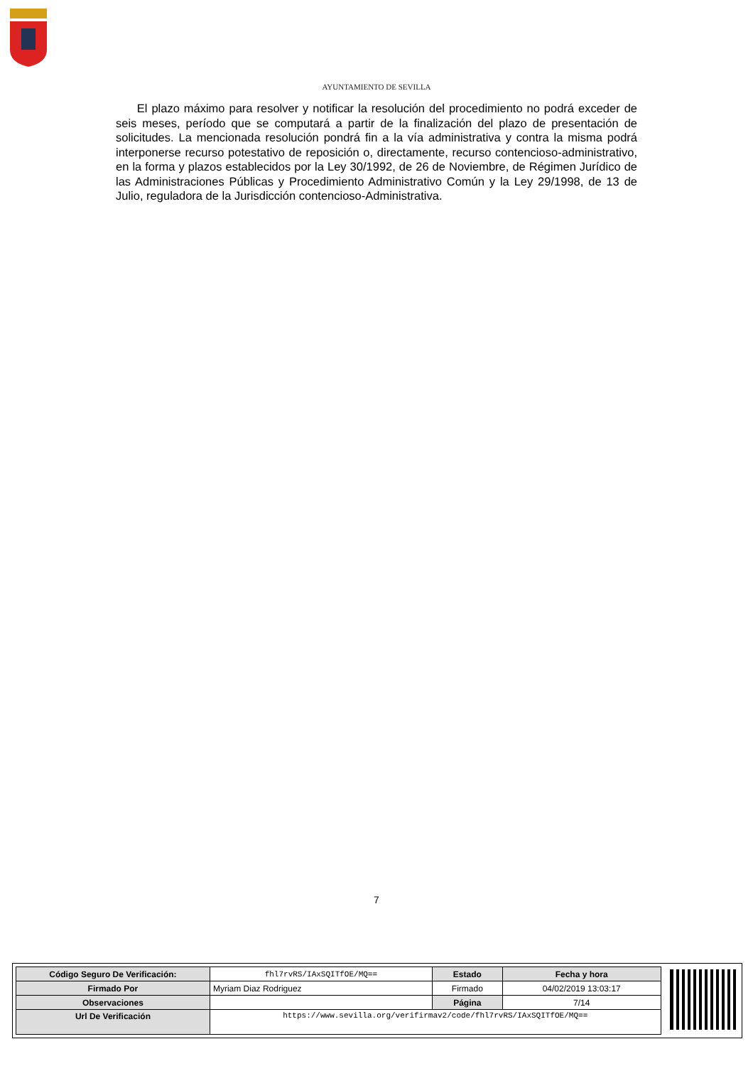AYUNTAMIENTO DE SEVILLA
El plazo máximo para resolver y notificar la resolución del procedimiento no podrá exceder de seis meses, período que se computará a partir de la finalización del plazo de presentación de solicitudes. La mencionada resolución pondrá fin a la vía administrativa y contra la misma podrá interponerse recurso potestativo de reposición o, directamente, recurso contencioso-administrativo, en la forma y plazos establecidos por la Ley 30/1992, de 26 de Noviembre, de Régimen Jurídico de las Administraciones Públicas y Procedimiento Administrativo Común y la Ley 29/1998, de 13 de Julio, reguladora de la Jurisdicción contencioso-Administrativa.
7
| Código Seguro De Verificación: | fhl7rvRS/IAxSQITfOE/MQ== | Estado | Fecha y hora |
| Firmado Por | Myriam Diaz Rodriguez | Firmado | 04/02/2019 13:03:17 |
| Observaciones | | Página | 7/14 |
| Url De Verificación | https://www.sevilla.org/verifirmav2/code/fhl7rvRS/IAxSQITfOE/MQ== | | |